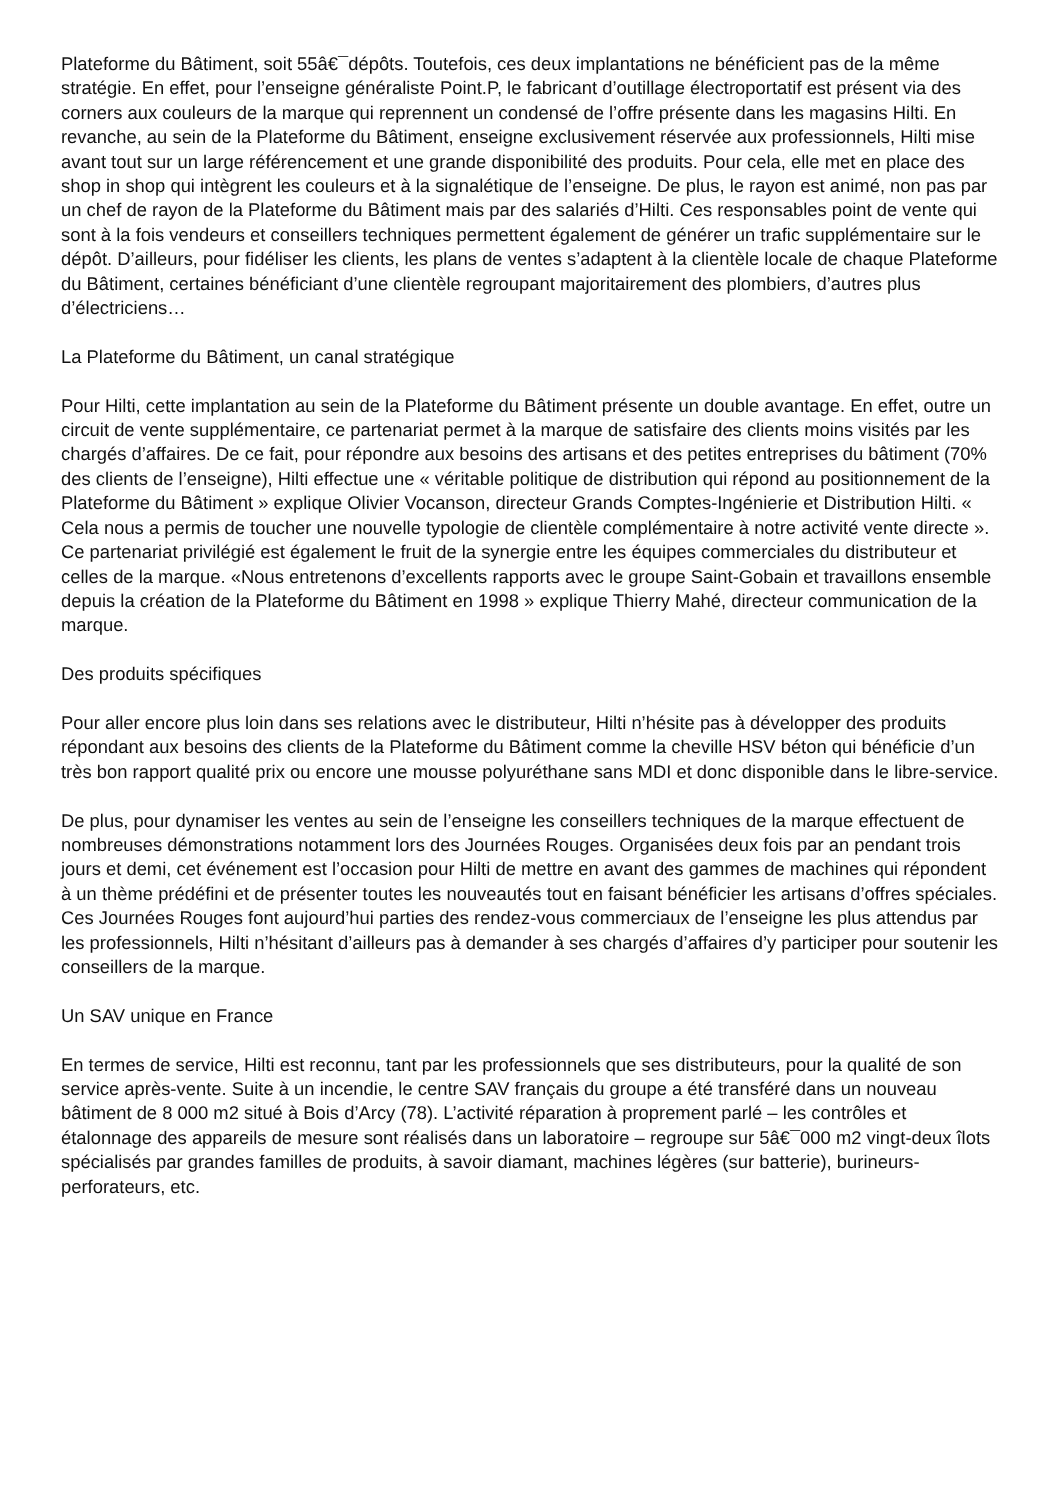Plateforme du Bâtiment, soit 55â€¯dépôts. Toutefois, ces deux implantations ne bénéficient pas de la même stratégie. En effet, pour l’enseigne généraliste Point.P, le fabricant d’outillage électroportatif est présent via des corners aux couleurs de la marque qui reprennent un condensé de l’offre présente dans les magasins Hilti. En revanche, au sein de la Plateforme du Bâtiment, enseigne exclusivement réservée aux professionnels, Hilti mise avant tout sur un large référencement et une grande disponibilité des produits. Pour cela, elle met en place des shop in shop qui intègrent les couleurs et à la signalétique de l’enseigne. De plus, le rayon est animé, non pas par un chef de rayon de la Plateforme du Bâtiment mais par des salariés d’Hilti. Ces responsables point de vente qui sont à la fois vendeurs et conseillers techniques permettent également de générer un trafic supplémentaire sur le dépôt. D’ailleurs, pour fidéliser les clients, les plans de ventes s’adaptent à la clientèle locale de chaque Plateforme du Bâtiment, certaines bénéficiant d’une clientèle regroupant majoritairement des plombiers, d’autres plus d’électriciens…
La Plateforme du Bâtiment, un canal stratégique
Pour Hilti, cette implantation au sein de la Plateforme du Bâtiment présente un double avantage. En effet, outre un circuit de vente supplémentaire, ce partenariat permet à la marque de satisfaire des clients moins visités par les chargés d’affaires. De ce fait, pour répondre aux besoins des artisans et des petites entreprises du bâtiment (70% des clients de l’enseigne), Hilti effectue une « véritable politique de distribution qui répond au positionnement de la Plateforme du Bâtiment » explique Olivier Vocanson, directeur Grands Comptes-Ingénierie et Distribution Hilti. « Cela nous a permis de toucher une nouvelle typologie de clientèle complémentaire à notre activité vente directe ». Ce partenariat privilégié est également le fruit de la synergie entre les équipes commerciales du distributeur et celles de la marque. «Nous entretenons d’excellents rapports avec le groupe Saint-Gobain et travaillons ensemble depuis la création de la Plateforme du Bâtiment en 1998 » explique Thierry Mahé, directeur communication de la marque.
Des produits spécifiques
Pour aller encore plus loin dans ses relations avec le distributeur, Hilti n’hésite pas à développer des produits répondant aux besoins des clients de la Plateforme du Bâtiment comme la cheville HSV béton qui bénéficie d’un très bon rapport qualité prix ou encore une mousse polyuréthane sans MDI et donc disponible dans le libre-service.
De plus, pour dynamiser les ventes au sein de l’enseigne les conseillers techniques de la marque effectuent de nombreuses démonstrations notamment lors des Journées Rouges. Organisées deux fois par an pendant trois jours et demi, cet événement est l’occasion pour Hilti de mettre en avant des gammes de machines qui répondent à un thème prédéfini et de présenter toutes les nouveautés tout en faisant bénéficier les artisans d’offres spéciales. Ces Journées Rouges font aujourd’hui parties des rendez-vous commerciaux de l’enseigne les plus attendus par les professionnels, Hilti n’hésitant d’ailleurs pas à demander à ses chargés d’affaires d’y participer pour soutenir les conseillers de la marque.
Un SAV unique en France
En termes de service, Hilti est reconnu, tant par les professionnels que ses distributeurs, pour la qualité de son service après-vente. Suite à un incendie, le centre SAV français du groupe a été transféré dans un nouveau bâtiment de 8 000 m2 situé à Bois d’Arcy (78). L’activité réparation à proprement parlé – les contrôles et étalonnage des appareils de mesure sont réalisés dans un laboratoire – regroupe sur 5â€¯000 m2 vingt-deux îlots spécialisés par grandes familles de produits, à savoir diamant, machines légères (sur batterie), burineurs-perforateurs, etc.